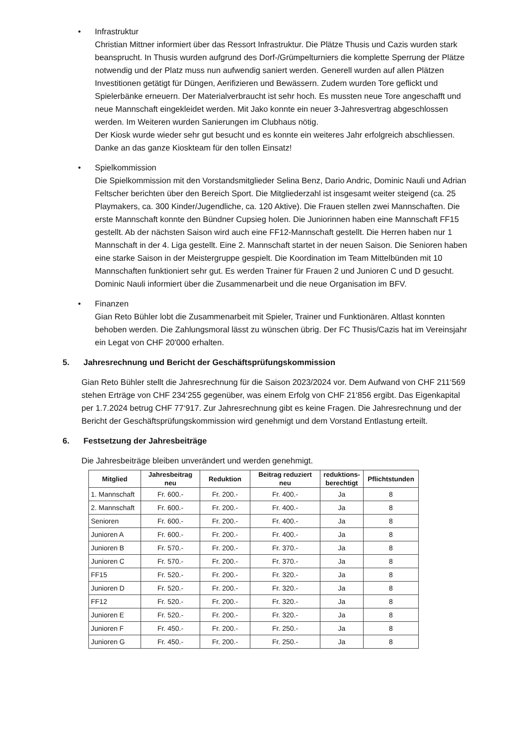• Infrastruktur
Christian Mittner informiert über das Ressort Infrastruktur. Die Plätze Thusis und Cazis wurden stark beansprucht. In Thusis wurden aufgrund des Dorf-/Grümpelturniers die komplette Sperrung der Plätze notwendig und der Platz muss nun aufwendig saniert werden. Generell wurden auf allen Plätzen Investitionen getätigt für Düngen, Aerifizieren und Bewässern. Zudem wurden Tore geflickt und Spielerbänke erneuern. Der Materialverbraucht ist sehr hoch. Es mussten neue Tore angeschafft und neue Mannschaft eingekleidet werden. Mit Jako konnte ein neuer 3-Jahresvertrag abgeschlossen werden. Im Weiteren wurden Sanierungen im Clubhaus nötig.
Der Kiosk wurde wieder sehr gut besucht und es konnte ein weiteres Jahr erfolgreich abschliessen. Danke an das ganze Kioskteam für den tollen Einsatz!
• Spielkommission
Die Spielkommission mit den Vorstandsmitglieder Selina Benz, Dario Andric, Dominic Nauli und Adrian Feltscher berichten über den Bereich Sport. Die Mitgliederzahl ist insgesamt weiter steigend (ca. 25 Playmakers, ca. 300 Kinder/Jugendliche, ca. 120 Aktive). Die Frauen stellen zwei Mannschaften. Die erste Mannschaft konnte den Bündner Cupsieg holen. Die Juniorinnen haben eine Mannschaft FF15 gestellt. Ab der nächsten Saison wird auch eine FF12-Mannschaft gestellt. Die Herren haben nur 1 Mannschaft in der 4. Liga gestellt. Eine 2. Mannschaft startet in der neuen Saison. Die Senioren haben eine starke Saison in der Meistergruppe gespielt. Die Koordination im Team Mittelbünden mit 10 Mannschaften funktioniert sehr gut. Es werden Trainer für Frauen 2 und Junioren C und D gesucht. Dominic Nauli informiert über die Zusammenarbeit und die neue Organisation im BFV.
• Finanzen
Gian Reto Bühler lobt die Zusammenarbeit mit Spieler, Trainer und Funktionären. Altlast konnten behoben werden. Die Zahlungsmoral lässt zu wünschen übrig. Der FC Thusis/Cazis hat im Vereinsjahr ein Legat von CHF 20'000 erhalten.
5. Jahresrechnung und Bericht der Geschäftsprüfungskommission
Gian Reto Bühler stellt die Jahresrechnung für die Saison 2023/2024 vor. Dem Aufwand von CHF 211‘569 stehen Erträge von CHF 234‘255 gegenüber, was einem Erfolg von CHF 21‘856 ergibt. Das Eigenkapital per 1.7.2024 betrug CHF 77‘917. Zur Jahresrechnung gibt es keine Fragen. Die Jahresrechnung und der Bericht der Geschäftsprüfungskommission wird genehmigt und dem Vorstand Entlastung erteilt.
6. Festsetzung der Jahresbeiträge
Die Jahresbeiträge bleiben unverändert und werden genehmigt.
| Mitglied | Jahresbeitrag neu | Reduktion | Beitrag reduziert neu | reduktions-berechtigt | Pflichtstunden |
| --- | --- | --- | --- | --- | --- |
| 1. Mannschaft | Fr. 600.- | Fr. 200.- | Fr. 400.- | Ja | 8 |
| 2. Mannschaft | Fr. 600.- | Fr. 200.- | Fr. 400.- | Ja | 8 |
| Senioren | Fr. 600.- | Fr. 200.- | Fr. 400.- | Ja | 8 |
| Junioren A | Fr. 600.- | Fr. 200.- | Fr. 400.- | Ja | 8 |
| Junioren B | Fr. 570.- | Fr. 200.- | Fr. 370.- | Ja | 8 |
| Junioren C | Fr. 570.- | Fr. 200.- | Fr. 370.- | Ja | 8 |
| FF15 | Fr. 520.- | Fr. 200.- | Fr. 320.- | Ja | 8 |
| Junioren D | Fr. 520.- | Fr. 200.- | Fr. 320.- | Ja | 8 |
| FF12 | Fr. 520.- | Fr. 200.- | Fr. 320.- | Ja | 8 |
| Junioren E | Fr. 520.- | Fr. 200.- | Fr. 320.- | Ja | 8 |
| Junioren F | Fr. 450.- | Fr. 200.- | Fr. 250.- | Ja | 8 |
| Junioren G | Fr. 450.- | Fr. 200.- | Fr. 250.- | Ja | 8 |